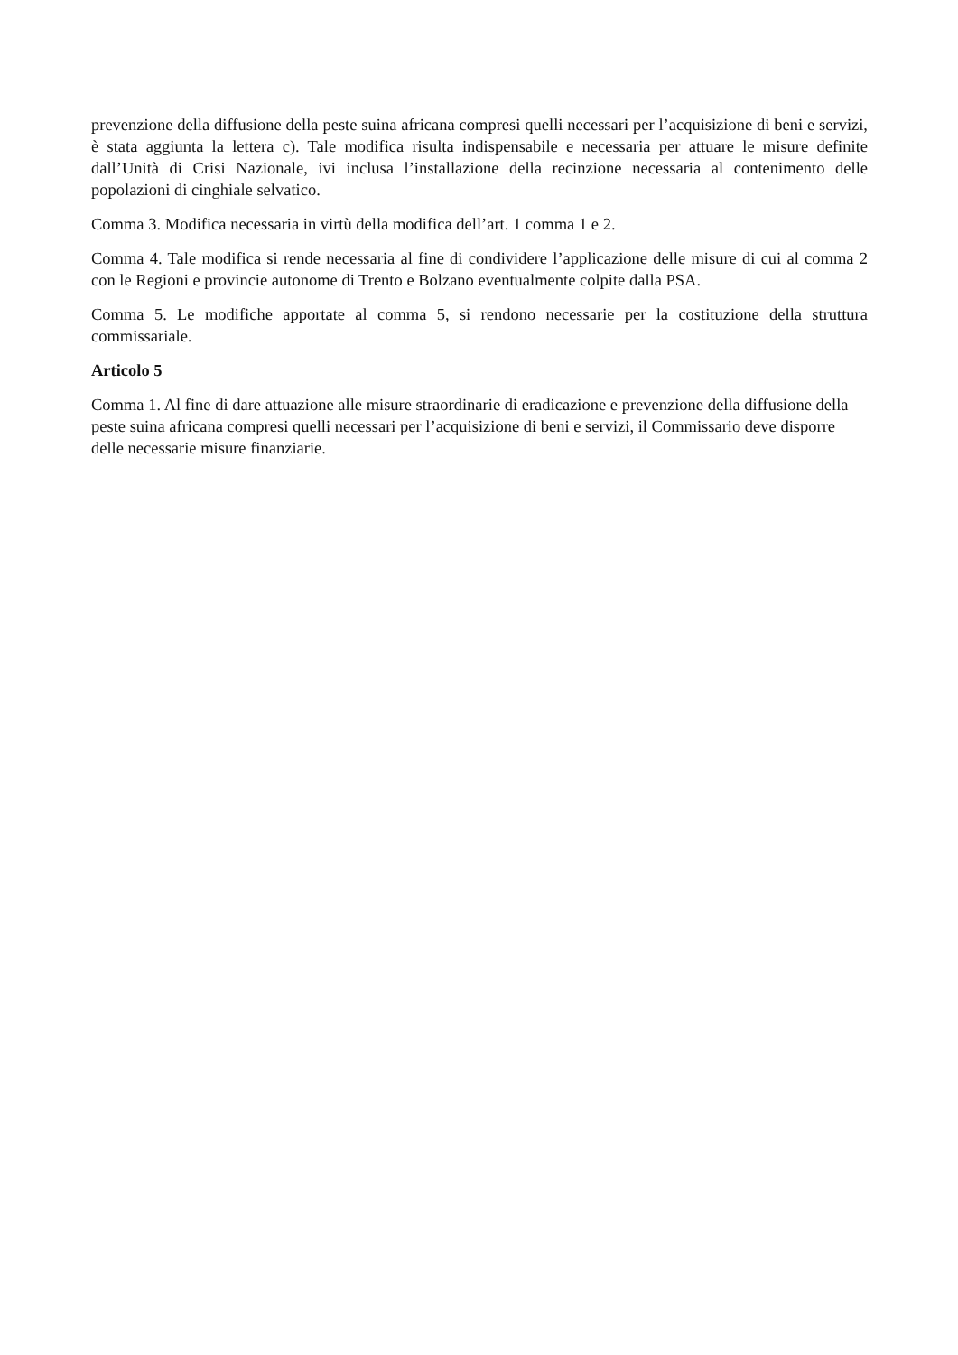prevenzione della diffusione della peste suina africana compresi quelli necessari per l’acquisizione di beni e servizi, è stata aggiunta la lettera c). Tale modifica risulta indispensabile e necessaria per attuare le misure definite dall’Unità di Crisi Nazionale, ivi inclusa l’installazione della recinzione necessaria al contenimento delle popolazioni di cinghiale selvatico.
Comma 3. Modifica necessaria in virtù della modifica dell’art. 1 comma 1 e 2.
Comma 4. Tale modifica si rende necessaria al fine di condividere l’applicazione delle misure di cui al comma 2 con le Regioni e provincie autonome di Trento e Bolzano eventualmente colpite dalla PSA.
Comma 5. Le modifiche apportate al comma 5, si rendono necessarie per la costituzione della struttura commissariale.
Articolo 5
Comma 1. Al fine di dare attuazione alle misure straordinarie di eradicazione e prevenzione della diffusione della peste suina africana compresi quelli necessari per l’acquisizione di beni e servizi, il Commissario deve disporre delle necessarie misure finanziarie.